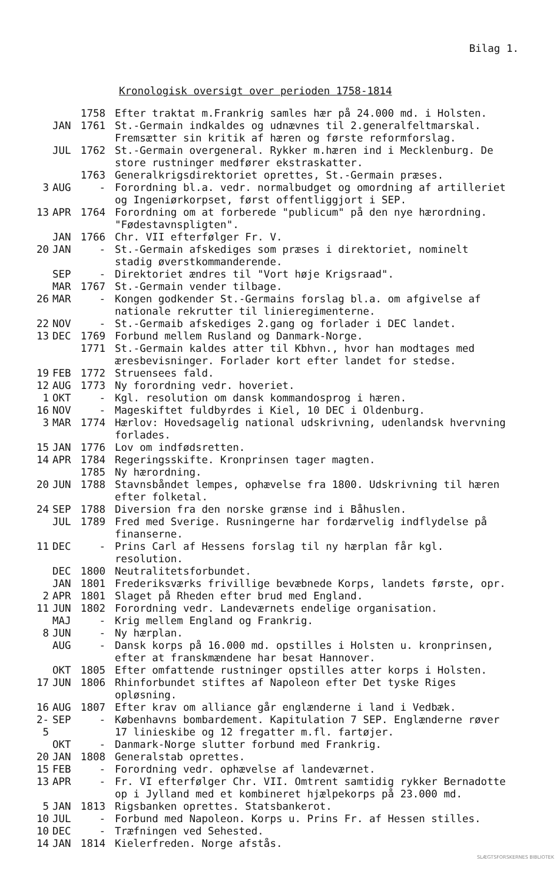Bilag 1.
Kronologisk oversigt over perioden 1758-1814
| | | 1758 | Efter traktat m.Frankrig samles hær på 24.000 md. i Holsten. |
| | JAN | 1761 | St.-Germain indkaldes og udnævnes til 2.generalfeltmarskal. Fremsætter sin kritik af hæren og første reformforslag. |
| | JUL | 1762 | St.-Germain overgeneral. Rykker m.hæren ind i Mecklenburg. De store rustninger medfører ekstraskatter. |
| | | 1763 | Generalkrigsdirektoriet oprettes, St.-Germain præses. |
| 3 | AUG | - | Forordning bl.a. vedr. normalbudget og omordning af artilleriet og Ingeniørkorpset, først offentliggjort i SEP. |
| 13 | APR | 1764 | Forordning om at forberede "publicum" på den nye hærordning. "Fødestavnspligten". |
| | JAN | 1766 | Chr. VII efterfølger Fr. V. |
| 20 | JAN | - | St.-Germain afskediges som præses i direktoriet, nominelt stadig øverstkommanderende. |
| | SEP | - | Direktoriet ændres til "Vort høje Krigsraad". |
| | MAR | 1767 | St.-Germain vender tilbage. |
| 26 | MAR | - | Kongen godkender St.-Germains forslag bl.a. om afgivelse af nationale rekrutter til linieregimenterne. |
| 22 | NOV | - | St.-Germaib afskediges 2.gang og forlader i DEC landet. |
| 13 | DEC | 1769 | Forbund mellem Rusland og Danmark-Norge. |
| | | 1771 | St.-Germain kaldes atter til Kbhvn., hvor han modtages med æresbevisninger. Forlader kort efter landet for stedse. |
| 19 | FEB | 1772 | Struensees fald. |
| 12 | AUG | 1773 | Ny forordning vedr. hoveriet. |
| 1 | OKT | - | Kgl. resolution om dansk kommandosprog i hæren. |
| 16 | NOV | - | Mageskiftet fuldbyrdes i Kiel, 10 DEC i Oldenburg. |
| 3 | MAR | 1774 | Hærlov: Hovedsagelig national udskrivning, udenlandsk hvervning forlades. |
| 15 | JAN | 1776 | Lov om indfødsretten. |
| 14 | APR | 1784 | Regeringsskifte. Kronprinsen tager magten. |
| | | 1785 | Ny hærordning. |
| 20 | JUN | 1788 | Stavnsbåndet lempes, ophævelse fra 1800. Udskrivning til hæren efter folketal. |
| 24 | SEP | 1788 | Diversion fra den norske grænse ind i Båhuslen. |
| | JUL | 1789 | Fred med Sverige. Rusningerne har fordærvelig indflydelse på finanserne. |
| 11 | DEC | - | Prins Carl af Hessens forslag til ny hærplan får kgl. resolution. |
| | DEC | 1800 | Neutralitetsforbundet. |
| | JAN | 1801 | Frederiksværks frivillige bevæbnede Korps, landets første, opr. |
| 2 | APR | 1801 | Slaget på Rheden efter brud med England. |
| 11 | JUN | 1802 | Forordning vedr. Landeværnets endelige organisation. |
| | MAJ | - | Krig mellem England og Frankrig. |
| 8 | JUN | - | Ny hærplan. |
| | AUG | - | Dansk korps på 16.000 md. opstilles i Holsten u. kronprinsen, efter at franskmændene har besat Hannover. |
| | OKT | 1805 | Efter omfattende rustninger opstilles atter korps i Holsten. |
| 17 | JUN | 1806 | Rhinforbundet stiftes af Napoleon efter Det tyske Riges opløsning. |
| 16 | AUG | 1807 | Efter krav om alliance går englænderne i land i Vedbæk. |
| 2-5 | SEP | - | Københavns bombardement. Kapitulation 7 SEP. Englænderne røver 17 linieskibe og 12 fregatter m.fl. fartøjer. |
| | OKT | - | Danmark-Norge slutter forbund med Frankrig. |
| 20 | JAN | 1808 | Generalstab oprettes. |
| 15 | FEB | - | Forordning vedr. ophævelse af landeværnet. |
| 13 | APR | - | Fr. VI efterfølger Chr. VII. Omtrent samtidig rykker Bernadotte op i Jylland med et kombineret hjælpekorps på 23.000 md. |
| 5 | JAN | 1813 | Rigsbanken oprettes. Statsbankerot. |
| 10 | JUL | - | Forbund med Napoleon. Korps u. Prins Fr. af Hessen stilles. |
| 10 | DEC | - | Træfningen ved Sehested. |
| 14 | JAN | 1814 | Kielerfreden. Norge afstås. |
SLÆGTSFORSKERNES BIBLIOTEK